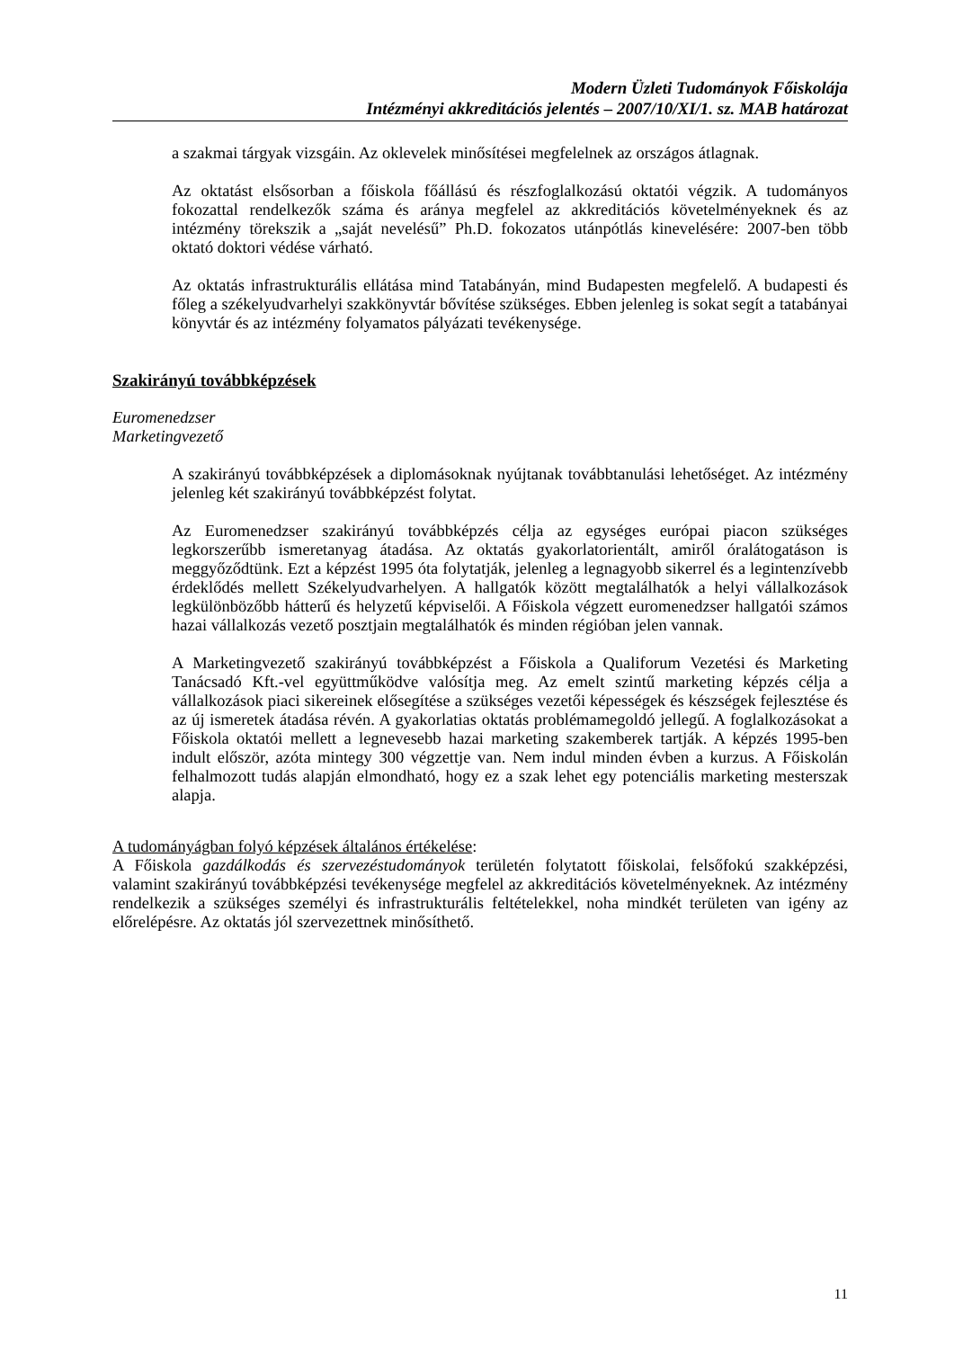Modern Üzleti Tudományok Főiskolája
Intézményi akkreditációs jelentés – 2007/10/XI/1. sz. MAB határozat
a szakmai tárgyak vizsgáin. Az oklevelek minősítései megfelelnek az országos átlagnak.
Az oktatást elsősorban a főiskola főállású és részfoglalkozású oktatói végzik. A tudományos fokozattal rendelkezők száma és aránya megfelel az akkreditációs követelményeknek és az intézmény törekszik a „saját nevelésű” Ph.D. fokozatos utánpótlás kinevelésére: 2007-ben több oktató doktori védése várható.
Az oktatás infrastrukturális ellátása mind Tatabányán, mind Budapesten megfelelő. A budapesti és főleg a székelyudvarhelyi szakkönyvtár bővítése szükséges. Ebben jelenleg is sokat segít a tatabányai könyvtár és az intézmény folyamatos pályázati tevékenysége.
Szakirányú továbbképzések
Euromenedzser
Marketingvezető
A szakirányú továbbképzések a diplomásoknak nyújtanak továbbtanulási lehetőséget. Az intézmény jelenleg két szakirányú továbbképzést folytat.
Az Euromenedzser szakirányú továbbképzés célja az egységes európai piacon szükséges legkorszerűbb ismeretanyag átadása. Az oktatás gyakorlatorientált, amiről óralátogatáson is meggyőződtünk. Ezt a képzést 1995 óta folytatják, jelenleg a legnagyobb sikerrel és a legintenzívebb érdeklődés mellett Székelyudvarhelyen. A hallgatók között megtalálhatók a helyi vállalkozások legkülönbözőbb hátterű és helyzetű képviselői. A Főiskola végzett euromenedzser hallgatói számos hazai vállalkozás vezető posztjain megtalálhatók és minden régióban jelen vannak.
A Marketingvezető szakirányú továbbképzést a Főiskola a Qualiforum Vezetési és Marketing Tanácsadó Kft.-vel együttműködve valósítja meg. Az emelt szintű marketing képzés célja a vállalkozások piaci sikereinek elősegítése a szükséges vezetői képességek és készségek fejlesztése és az új ismeretek átadása révén. A gyakorlatias oktatás problémamegoldó jellegű. A foglalkozásokat a Főiskola oktatói mellett a legnevesebb hazai marketing szakemberek tartják. A képzés 1995-ben indult először, azóta mintegy 300 végzettje van. Nem indul minden évben a kurzus. A Főiskolán felhalmozott tudás alapján elmondható, hogy ez a szak lehet egy potenciális marketing mesterszak alapja.
A tudományágban folyó képzések általános értékelése:
A Főiskola gazdálkodás és szervezéstudományok területén folytatott főiskolai, felsőfokú szakképzési, valamint szakirányú továbbképzési tevékenysége megfelel az akkreditációs követelményeknek. Az intézmény rendelkezik a szükséges személyi és infrastrukturális feltételekkel, noha mindkét területen van igény az előrelépésre. Az oktatás jól szervezettnek minősíthető.
11